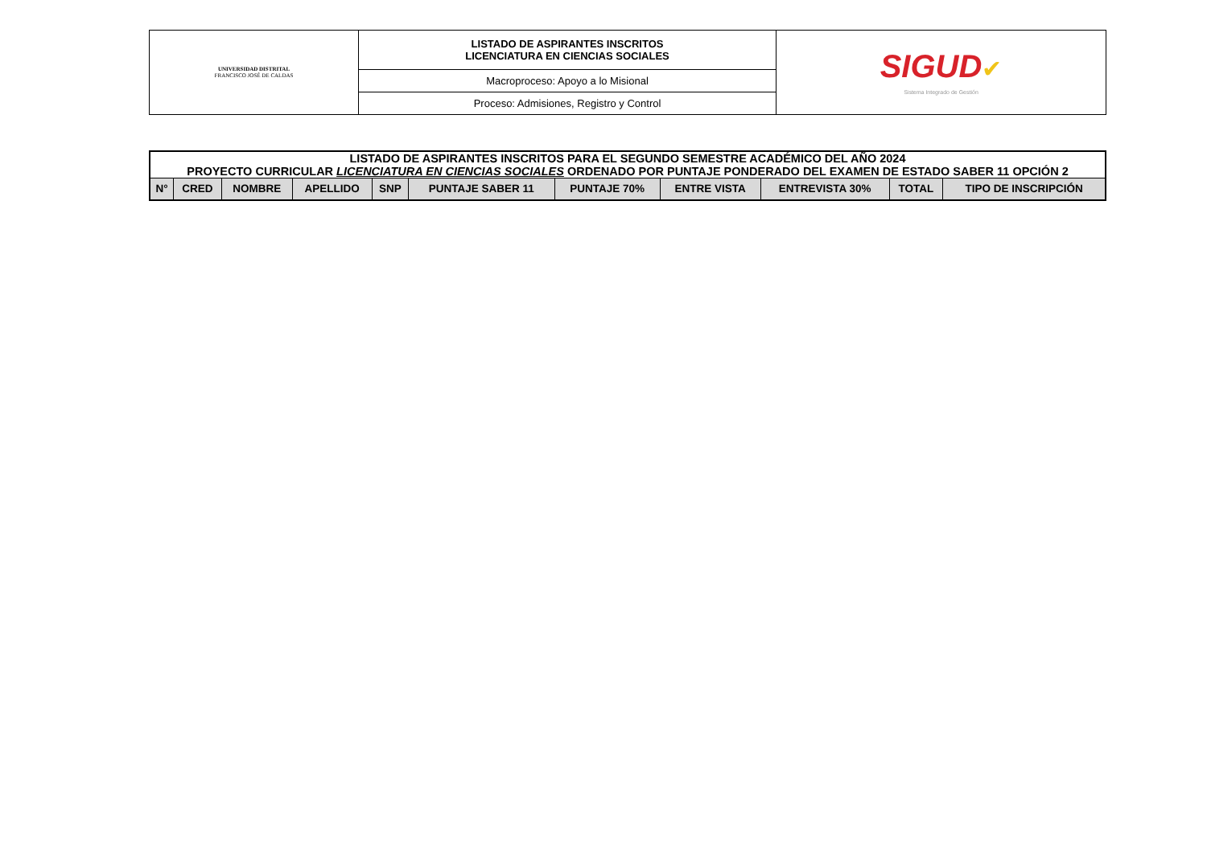| UNIVERSIDAD DISTRITAL FRANCISCO JOSÉ DE CALDAS | LISTADO DE ASPIRANTES INSCRITOS LICENCIATURA EN CIENCIAS SOCIALES | SIGUD ✔ Sistema Integrado de Gestión |
| | Macroproceso: Apoyo a lo Misional | |
| | Proceso: Admisiones, Registro y Control | |
| LISTADO DE ASPIRANTES INSCRITOS PARA EL SEGUNDO SEMESTRE ACADÉMICO DEL AÑO 2024 PROYECTO CURRICULAR LICENCIATURA EN CIENCIAS SOCIALES ORDENADO POR PUNTAJE PONDERADO DEL EXAMEN DE ESTADO SABER 11 OPCIÓN 2 | | | | | | | | | | |
| N° | CRED | NOMBRE | APELLIDO | SNP | PUNTAJE SABER 11 | PUNTAJE 70% | ENTRE VISTA | ENTREVISTA 30% | TOTAL | TIPO DE INSCRIPCIÓN |